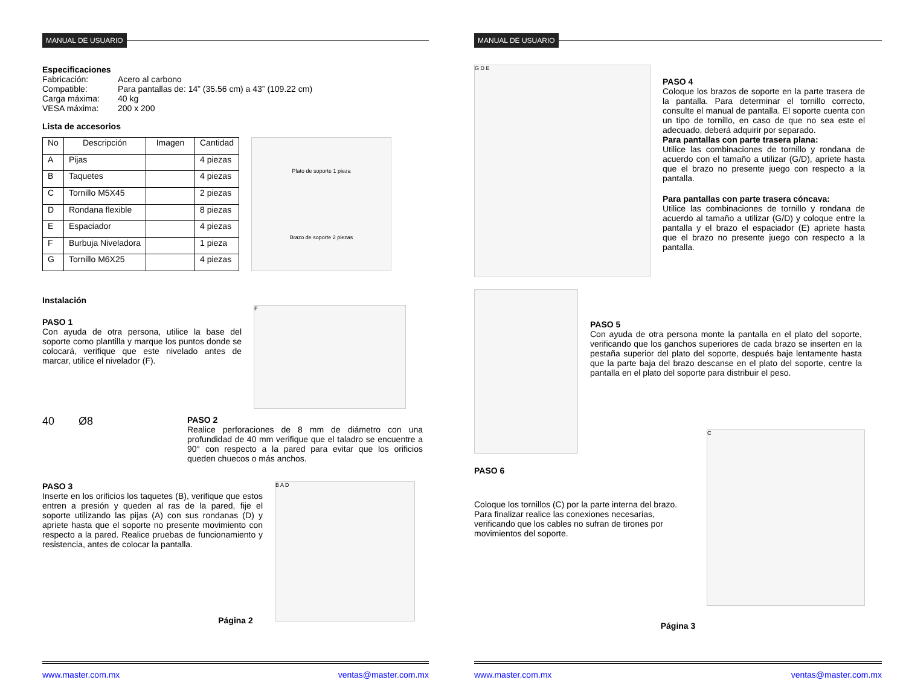MANUAL DE USUARIO
Especificaciones
| Fabricación: | Acero al carbono |
| Compatible: | Para pantallas de: 14” (35.56 cm) a 43” (109.22 cm) |
| Carga máxima: | 40 kg |
| VESA máxima: | 200 x 200 |
Lista de accesorios
| No | Descripción | Imagen | Cantidad |
| --- | --- | --- | --- |
| A | Pijas | | 4 piezas |
| B | Taquetes | | 4 piezas |
| C | Tornillo M5X45 | | 2 piezas |
| D | Rondana flexible | | 8 piezas |
| E | Espaciador | | 4 piezas |
| F | Burbuja Niveladora | | 1 pieza |
| G | Tornillo M6X25 | | 4 piezas |
Plato de soporte 1 pieza
Brazo de soporte 2 piezas
Instalación
PASO 1
Con ayuda de otra persona, utilice la base del soporte como plantilla y marque los puntos donde se colocará, verifique que este nivelado antes de marcar, utilice el nivelador (F).
F
40 Ø8
PASO 2
Realice perforaciones de 8 mm de diámetro con una profundidad de 40 mm verifique que el taladro se encuentre a 90° con respecto a la pared para evitar que los orificios queden chuecos o más anchos.
PASO 3
Inserte en los orificios los taquetes (B), verifique que estos entren a presión y queden al ras de la pared, fije el soporte utilizando las pijas (A) con sus rondanas (D) y apriete hasta que el soporte no presente movimiento con respecto a la pared. Realice pruebas de funcionamiento y resistencia, antes de colocar la pantalla.
B A D
Página 2
www.master.com.mx ventas@master.com.mx
MANUAL DE USUARIO
G D E
PASO 4
Coloque los brazos de soporte en la parte trasera de la pantalla. Para determinar el tornillo correcto, consulte el manual de pantalla. El soporte cuenta con un tipo de tornillo, en caso de que no sea este el adecuado, deberá adquirir por separado.
Para pantallas con parte trasera plana:
Utilice las combinaciones de tornillo y rondana de acuerdo con el tamaño a utilizar (G/D), apriete hasta que el brazo no presente juego con respecto a la pantalla.
Para pantallas con parte trasera cóncava:
Utilice las combinaciones de tornillo y rondana de acuerdo al tamaño a utilizar (G/D) y coloque entre la pantalla y el brazo el espaciador (E) apriete hasta que el brazo no presente juego con respecto a la pantalla.
PASO 5
Con ayuda de otra persona monte la pantalla en el plato del soporte, verificando que los ganchos superiores de cada brazo se inserten en la pestaña superior del plato del soporte, después baje lentamente hasta que la parte baja del brazo descanse en el plato del soporte, centre la pantalla en el plato del soporte para distribuir el peso.
PASO 6
Coloque los tornillos (C) por la parte interna del brazo. Para finalizar realice las conexiones necesarias, verificando que los cables no sufran de tirones por movimientos del soporte.
C
Página 3
www.master.com.mx ventas@master.com.mx